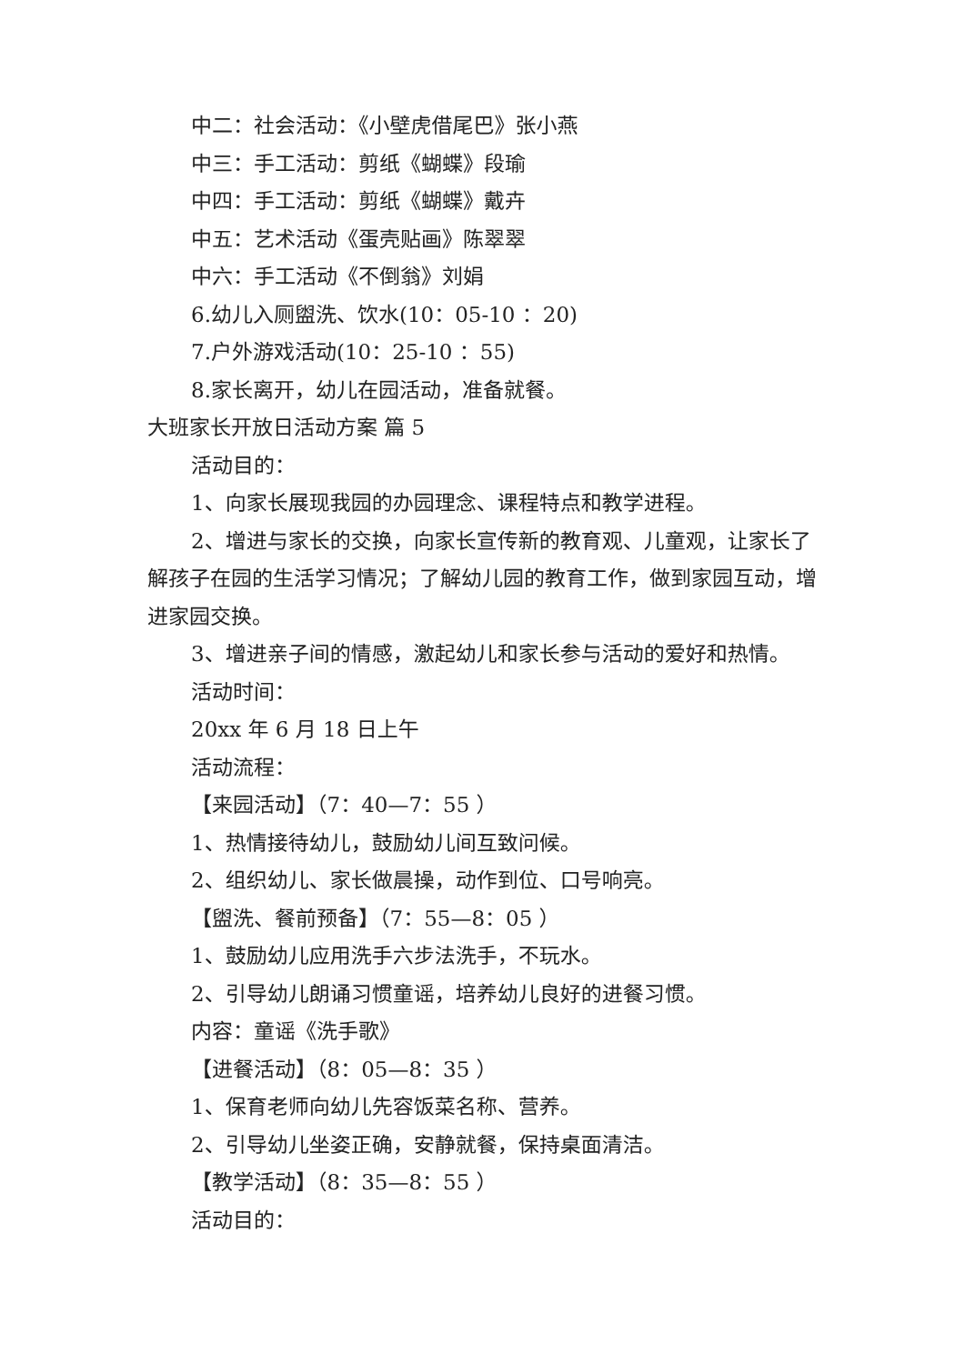中二：社会活动：《小壁虎借尾巴》张小燕
中三：手工活动：剪纸《蝴蝶》段瑜
中四：手工活动：剪纸《蝴蝶》戴卉
中五：艺术活动《蛋壳贴画》陈翠翠
中六：手工活动《不倒翁》刘娟
6.幼儿入厕盥洗、饮水(10：05-10 ：20)
7.户外游戏活动(10：25-10 ：55)
8.家长离开，幼儿在园活动，准备就餐。
大班家长开放日活动方案 篇 5
活动目的：
1、向家长展现我园的办园理念、课程特点和教学进程。
2、增进与家长的交换，向家长宣传新的教育观、儿童观，让家长了解孩子在园的生活学习情况；了解幼儿园的教育工作，做到家园互动，增进家园交换。
3、增进亲子间的情感，激起幼儿和家长参与活动的爱好和热情。
活动时间：
20xx 年 6 月 18 日上午
活动流程：
【来园活动】（7：40—7：55 ）
1、热情接待幼儿，鼓励幼儿间互致问候。
2、组织幼儿、家长做晨操，动作到位、口号响亮。
【盥洗、餐前预备】（7：55—8：05 ）
1、鼓励幼儿应用洗手六步法洗手，不玩水。
2、引导幼儿朗诵习惯童谣，培养幼儿良好的进餐习惯。
内容：童谣《洗手歌》
【进餐活动】（8：05—8：35 ）
1、保育老师向幼儿先容饭菜名称、营养。
2、引导幼儿坐姿正确，安静就餐，保持桌面清洁。
【教学活动】（8：35—8：55 ）
活动目的：